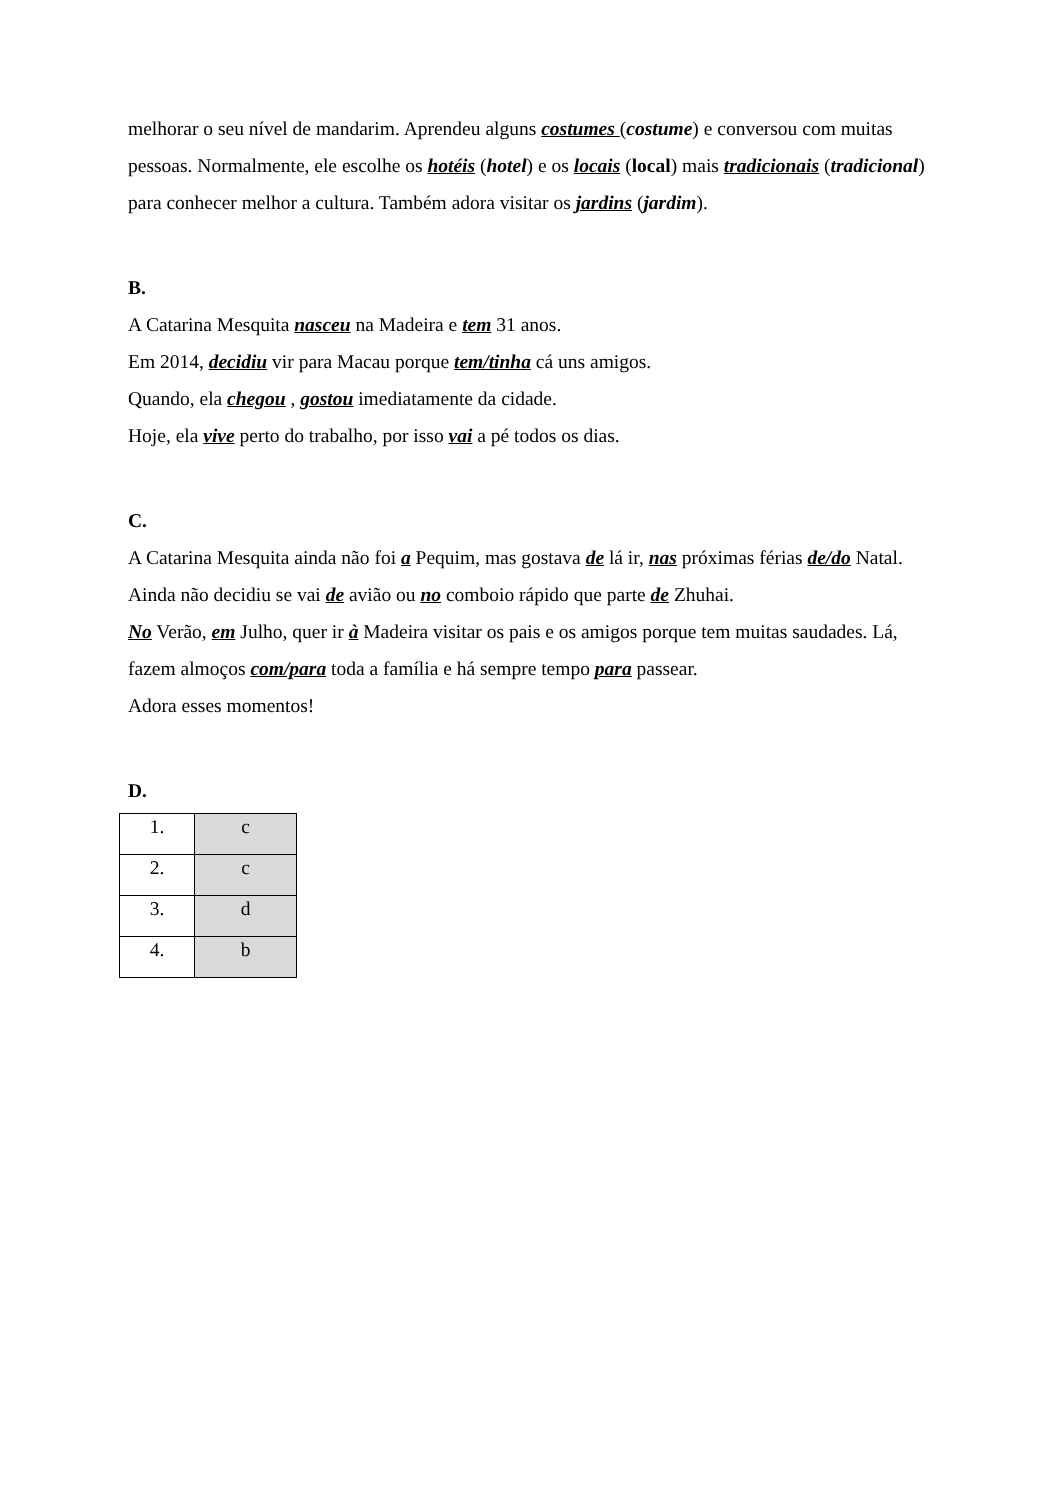melhorar o seu nível de mandarim. Aprendeu alguns costumes (costume) e conversou com muitas pessoas. Normalmente, ele escolhe os hotéis (hotel) e os locais (local) mais tradicionais (tradicional) para conhecer melhor a cultura. Também adora visitar os jardins (jardim).
B.
A Catarina Mesquita nasceu na Madeira e tem 31 anos.
Em 2014, decidiu vir para Macau porque tem/tinha cá uns amigos.
Quando, ela chegou , gostou imediatamente da cidade.
Hoje, ela vive perto do trabalho, por isso vai a pé todos os dias.
C.
A Catarina Mesquita ainda não foi a Pequim, mas gostava de lá ir, nas próximas férias de/do Natal. Ainda não decidiu se vai de avião ou no comboio rápido que parte de Zhuhai.
No Verão, em Julho, quer ir à Madeira visitar os pais e os amigos porque tem muitas saudades. Lá, fazem almoços com/para toda a família e há sempre tempo para passear.
Adora esses momentos!
D.
| 1. | c |
| 2. | c |
| 3. | d |
| 4. | b |